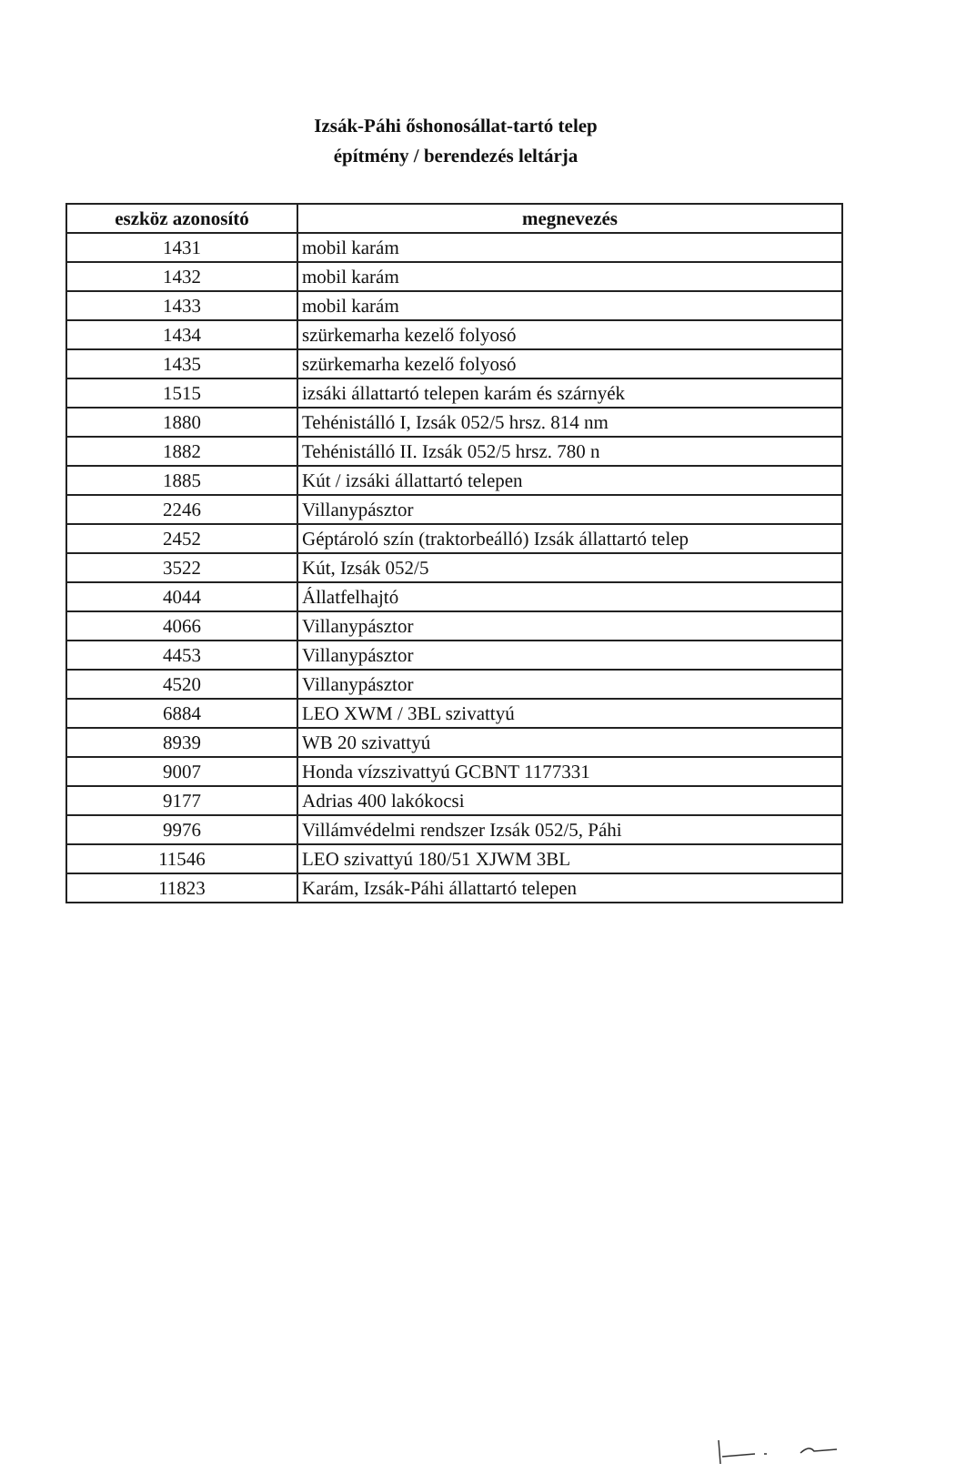Izsák-Páhi őshonosállat-tartó telep
építmény / berendezés leltárja
| eszköz azonosító | megnevezés |
| --- | --- |
| 1431 | mobil karám |
| 1432 | mobil karám |
| 1433 | mobil karám |
| 1434 | szürkemarha kezelő folyosó |
| 1435 | szürkemarha kezelő folyosó |
| 1515 | izsáki állattartó telepen karám és szárnyék |
| 1880 | Tehénistálló I, Izsák 052/5 hrsz. 814 nm |
| 1882 | Tehénistálló II. Izsák 052/5 hrsz. 780 n |
| 1885 | Kút / izsáki állattartó telepen |
| 2246 | Villanypásztor |
| 2452 | Géptároló szín (traktorbeálló) Izsák állattartó telep |
| 3522 | Kút, Izsák 052/5 |
| 4044 | Állatfelhajtó |
| 4066 | Villanypásztor |
| 4453 | Villanypásztor |
| 4520 | Villanypásztor |
| 6884 | LEO XWM / 3BL szivattyú |
| 8939 | WB 20 szivattyú |
| 9007 | Honda vízszivattyú GCBNT 1177331 |
| 9177 | Adrias 400 lakókocsi |
| 9976 | Villámvédelmi rendszer Izsák 052/5, Páhi |
| 11546 | LEO szivattyú 180/51 XJWM 3BL |
| 11823 | Karám, Izsák-Páhi állattartó telepen |